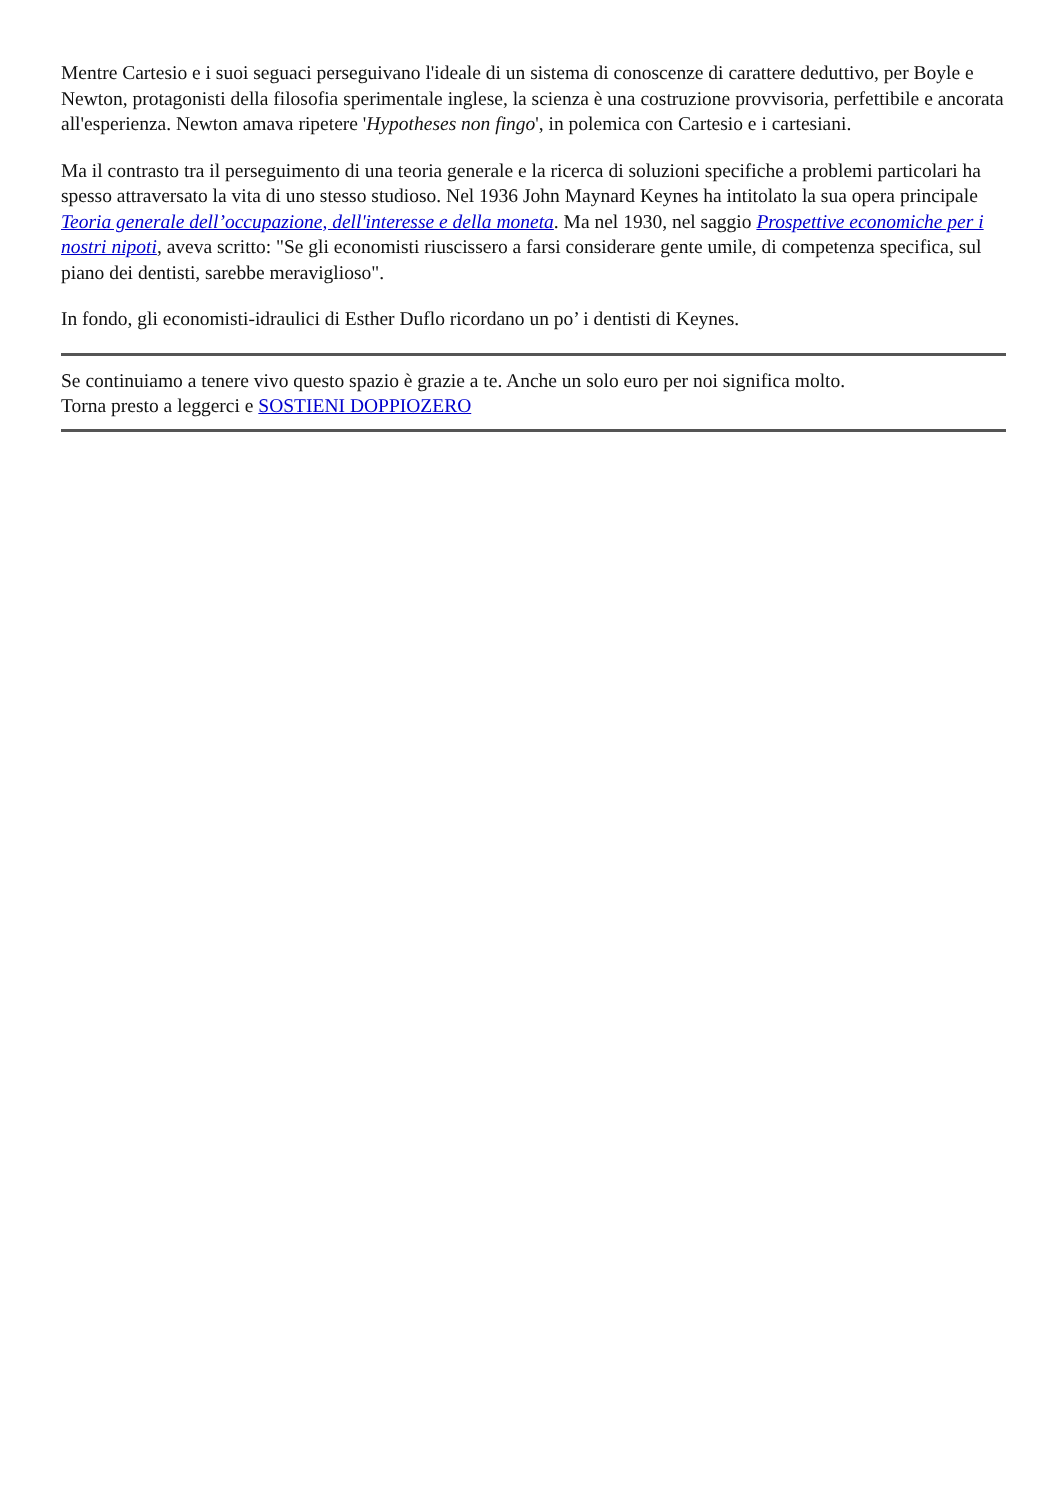Mentre Cartesio e i suoi seguaci perseguivano l'ideale di un sistema di conoscenze di carattere deduttivo, per Boyle e Newton, protagonisti della filosofia sperimentale inglese, la scienza è una costruzione provvisoria, perfettibile e ancorata all'esperienza. Newton amava ripetere 'Hypotheses non fingo', in polemica con Cartesio e i cartesiani.
Ma il contrasto tra il perseguimento di una teoria generale e la ricerca di soluzioni specifiche a problemi particolari ha spesso attraversato la vita di uno stesso studioso. Nel 1936 John Maynard Keynes ha intitolato la sua opera principale Teoria generale dell’occupazione, dell'interesse e della moneta. Ma nel 1930, nel saggio Prospettive economiche per i nostri nipoti, aveva scritto: "Se gli economisti riuscissero a farsi considerare gente umile, di competenza specifica, sul piano dei dentisti, sarebbe meraviglioso".
In fondo, gli economisti-idraulici di Esther Duflo ricordano un po’ i dentisti di Keynes.
Se continuiamo a tenere vivo questo spazio è grazie a te. Anche un solo euro per noi significa molto.
Torna presto a leggerci e SOSTIENI DOPPIOZERO